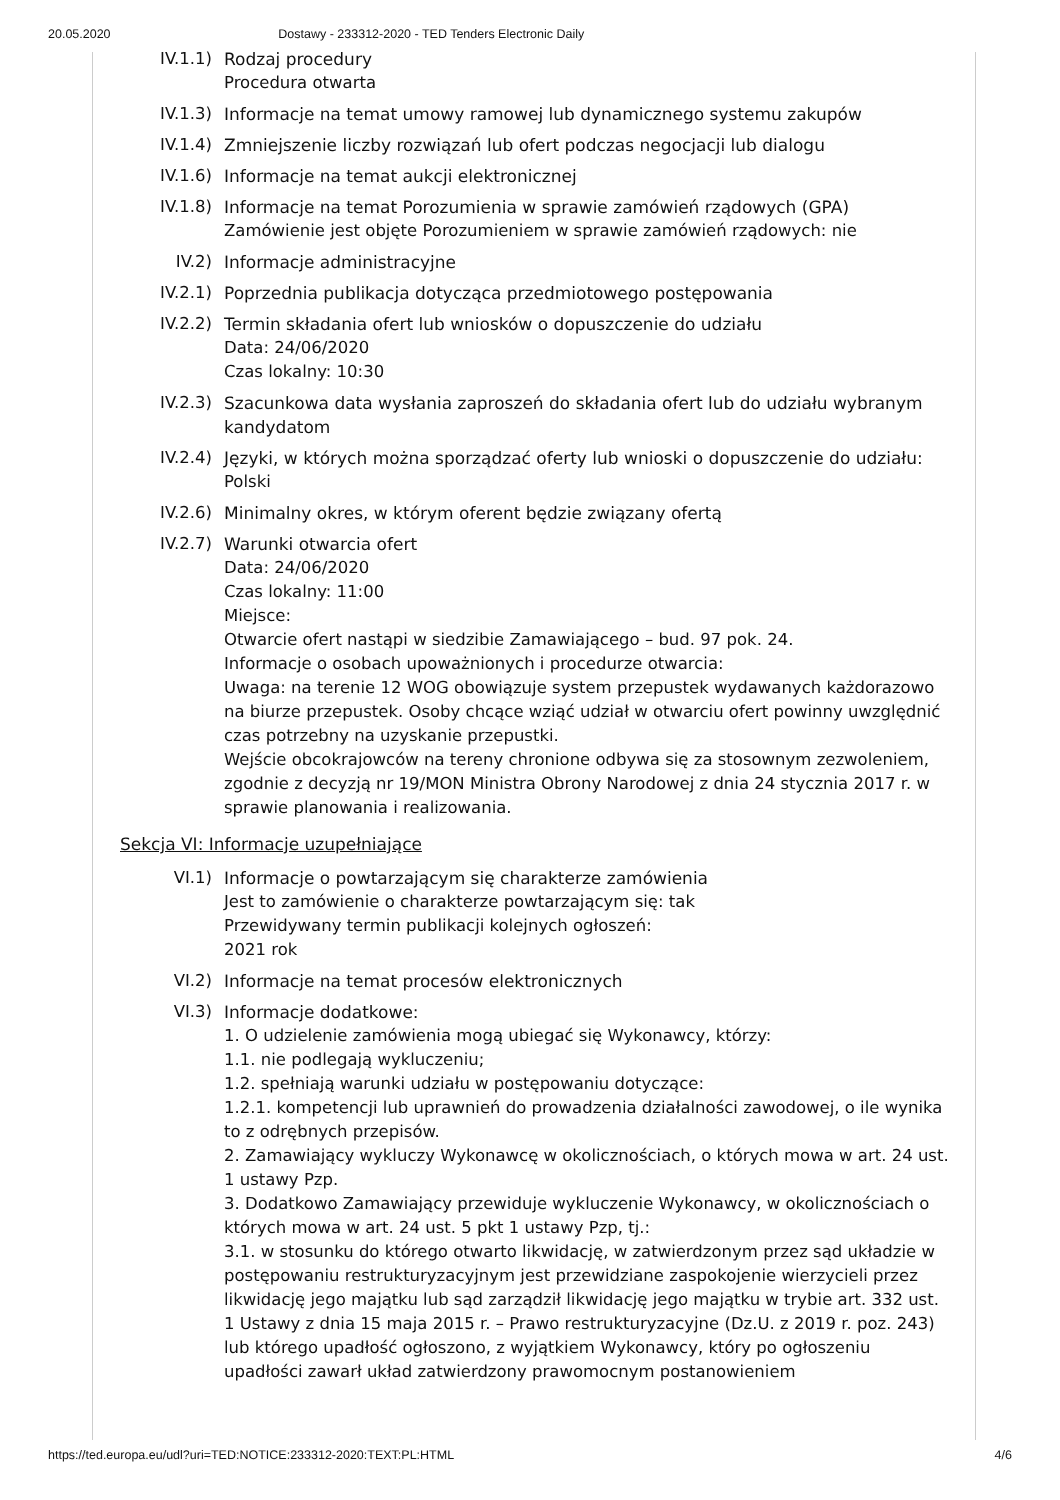20.05.2020 Dostawy - 233312-2020 - TED Tenders Electronic Daily
IV.1.1) Rodzaj procedury
Procedura otwarta
IV.1.3) Informacje na temat umowy ramowej lub dynamicznego systemu zakupów
IV.1.4) Zmniejszenie liczby rozwiązań lub ofert podczas negocjacji lub dialogu
IV.1.6) Informacje na temat aukcji elektronicznej
IV.1.8) Informacje na temat Porozumienia w sprawie zamówień rządowych (GPA)
Zamówienie jest objęte Porozumieniem w sprawie zamówień rządowych: nie
IV.2) Informacje administracyjne
IV.2.1) Poprzednia publikacja dotycząca przedmiotowego postępowania
IV.2.2) Termin składania ofert lub wniosków o dopuszczenie do udziału
Data: 24/06/2020
Czas lokalny: 10:30
IV.2.3) Szacunkowa data wysłania zaproszeń do składania ofert lub do udziału wybranym kandydatom
IV.2.4) Języki, w których można sporządzać oferty lub wnioski o dopuszczenie do udziału:
Polski
IV.2.6) Minimalny okres, w którym oferent będzie związany ofertą
IV.2.7) Warunki otwarcia ofert
Data: 24/06/2020
Czas lokalny: 11:00
Miejsce:
Otwarcie ofert nastąpi w siedzibie Zamawiającego – bud. 97 pok. 24.
Informacje o osobach upoważnionych i procedurze otwarcia:
Uwaga: na terenie 12 WOG obowiązuje system przepustek wydawanych każdorazowo na biurze przepustek. Osoby chcące wziąć udział w otwarciu ofert powinny uwzględnić czas potrzebny na uzyskanie przepustki.
Wejście obcokrajowców na tereny chronione odbywa się za stosownym zezwoleniem, zgodnie z decyzją nr 19/MON Ministra Obrony Narodowej z dnia 24 stycznia 2017 r. w sprawie planowania i realizowania.
Sekcja VI: Informacje uzupełniające
VI.1) Informacje o powtarzającym się charakterze zamówienia
Jest to zamówienie o charakterze powtarzającym się: tak
Przewidywany termin publikacji kolejnych ogłoszeń:
2021 rok
VI.2) Informacje na temat procesów elektronicznych
VI.3) Informacje dodatkowe:
1. O udzielenie zamówienia mogą ubiegać się Wykonawcy, którzy:
1.1. nie podlegają wykluczeniu;
1.2. spełniają warunki udziału w postępowaniu dotyczące:
1.2.1. kompetencji lub uprawnień do prowadzenia działalności zawodowej, o ile wynika to z odrębnych przepisów.
2. Zamawiający wykluczy Wykonawcę w okolicznościach, o których mowa w art. 24 ust. 1 ustawy Pzp.
3. Dodatkowo Zamawiający przewiduje wykluczenie Wykonawcy, w okolicznościach o których mowa w art. 24 ust. 5 pkt 1 ustawy Pzp, tj.:
3.1. w stosunku do którego otwarto likwidację, w zatwierdzonym przez sąd układzie w postępowaniu restrukturyzacyjnym jest przewidziane zaspokojenie wierzycieli przez likwidację jego majątku lub sąd zarządził likwidację jego majątku w trybie art. 332 ust. 1 Ustawy z dnia 15 maja 2015 r. – Prawo restrukturyzacyjne (Dz.U. z 2019 r. poz. 243) lub którego upadłość ogłoszono, z wyjątkiem Wykonawcy, który po ogłoszeniu upadłości zawarł układ zatwierdzony prawomocnym postanowieniem
https://ted.europa.eu/udl?uri=TED:NOTICE:233312-2020:TEXT:PL:HTML 4/6